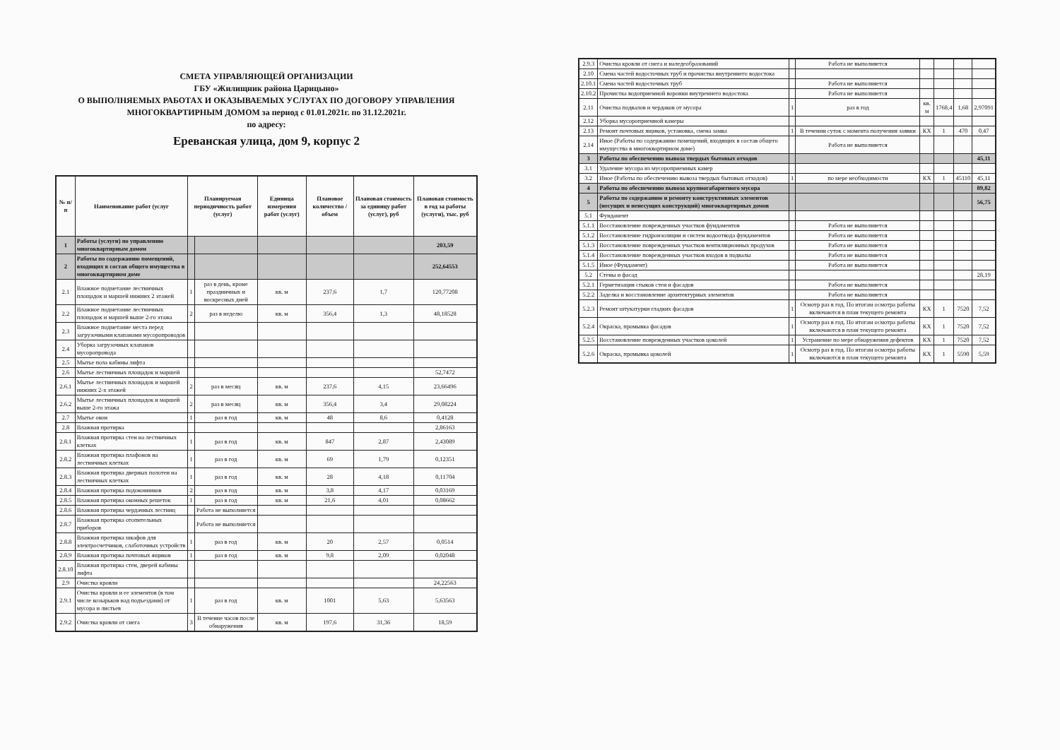СМЕТА УПРАВЛЯЮЩЕЙ ОРГАНИЗАЦИИ
ГБУ «Жилищник района Царицыно»
О ВЫПОЛНЯЕМЫХ РАБОТАХ И ОКАЗЫВАЕМЫХ УСЛУГАХ ПО ДОГОВОРУ УПРАВЛЕНИЯ
МНОГОКВАРТИРНЫМ ДОМОМ за период с 01.01.2021г. по 31.12.2021г.
по адресу:
Ереванская улица, дом 9, корпус 2
| № п/п | Наименование работ (услуг | Планируемая периодичность работ (услуг) | | Единица измерения работ (услуг) | Плановое количество / объем | Плановая стоимость за единицу работ (услуг), руб | Плановая стоимость в год за работы (услуги), тыс. руб |
| --- | --- | --- | --- | --- | --- | --- | --- |
| 1 | Работы (услуги) по управлению многоквартирным домом | | | | | | 203,59 |
| 2 | Работы по содержанию помещений, входящих в состав общего имущества в многоквартирном доме | | | | | | 252,64553 |
| 2.1 | Влажное подметание лестничных площадок и маршей нижних 2 этажей | 1 | раз в день, кроме праздничных и воскресных дней | кв. м | 237,6 | 1,7 | 120,77208 |
| 2.2 | Влажное подметание лестничных площадок и маршей выше 2-го этажа | 2 | раз в неделю | кв. м | 356,4 | 1,3 | 48,18528 |
| 2.3 | Влажное подметание места перед загрузочными клапанами мусоропроводов | | | | | | |
| 2.4 | Уборка загрузочных клапанов мусоропровода | | | | | | |
| 2.5 | Мытье пола кабины лифта | | | | | | |
| 2.6 | Мытье лестничных площадок и маршей | | | | | | 52,7472 |
| 2.6.1 | Мытье лестничных площадок и маршей нижних 2-х этажей | 2 | раз в месяц | кв. м | 237,6 | 4,15 | 23,66496 |
| 2.6.2 | Мытье лестничных площадок и маршей выше 2-го этажа | 2 | раз в месяц | кв. м | 356,4 | 3,4 | 29,08224 |
| 2.7 | Мытье окон | 1 | раз в год | кв. м | 48 | 8,6 | 0,4128 |
| 2.8 | Влажная протирка | | | | | | 2,86163 |
| 2.8.1 | Влажная протирка стен на лестничных клетках | 1 | раз в год | кв. м | 847 | 2,87 | 2,43089 |
| 2.8.2 | Влажная протирка плафонов на лестничных клетках | 1 | раз в год | кв. м | 69 | 1,79 | 0,12351 |
| 2.8.3 | Влажная протирка дверных полотен на лестничных клетках | 1 | раз в год | кв. м | 28 | 4,18 | 0,11704 |
| 2.8.4 | Влажная протирка подоконников | 2 | раз в год | кв. м | 3,8 | 4,17 | 0,03169 |
| 2.8.5 | Влажная протирка оконных решеток | 1 | раз в год | кв. м | 21,6 | 4,01 | 0,08662 |
| 2.8.6 | Влажная протирка чердачных лестниц | | Работа не выполняется | | | | |
| 2.8.7 | Влажная протирка отопительных приборов | | Работа не выполняется | | | | |
| 2.8.8 | Влажная протирка шкафов для электросчетчиков, слаботочных устройств | 1 | раз в год | кв. м | 20 | 2,57 | 0,0514 |
| 2.8.9 | Влажная протирка почтовых ящиков | 1 | раз в год | кв. м | 9,8 | 2,09 | 0,02048 |
| 2.8.10 | Влажная протирка стен, дверей кабины лифта | | | | | | |
| 2.9 | Очистка кровли | | | | | | 24,22563 |
| 2.9.1 | Очистка кровли и ее элементов (в том числе козырьков над подъездами) от мусора и листьев | 1 | раз в год | кв. м | 1001 | 5,63 | 5,63563 |
| 2.9.2 | Очистка кровли от снега | 3 | В течение часов после обнаружения | кв. м | 197,6 | 31,36 | 18,59 |
| 2.9.3 | Очистка кровли от снега и наледеобразований | | Работа не выполняется | | | | |
| 2.10 | Смена частей водосточных труб и прочистка внутреннего водостока | | | | | | |
| 2.10.1 | Смена частей водосточных труб | | Работа не выполняется | | | | |
| 2.10.2 | Прочистка водоприемной воронки внутреннего водостока | | Работа не выполняется | | | | |
| 2.11 | Очистка подвалов и чердаков от мусора | 1 | раз в год | кв. м | 1768,4 | 1,68 | 2,97091 |
| 2.12 | Уборка мусороприемной камеры | | | | | | |
| 2.13 | Ремонт почтовых ящиков, установка, смена замка | 1 | В течении суток с момента получения заявки | КХ | 1 | 470 | 0,47 |
| 2.14 | Иное (Работы по содержанию помещений, входящих в состав общего имущества в многоквартирном доме) | | Работа не выполняется | | | | |
| 3 | Работы по обеспечению вывоза твердых бытовых отходов | | | | | | 45,11 |
| 3.1 | Удаление мусора из мусороприемных камер | | | | | | |
| 3.2 | Иное (Работы по обеспечению вывоза твердых бытовых отходов) | 1 | по мере необходимости | КХ | 1 | 45110 | 45,11 |
| 4 | Работы по обеспечению вывоза крупногабаритного мусора | | | | | | 89,82 |
| 5 | Работы по содержанию и ремонту конструктивных элементов (несущих и ненесущих конструкций) многоквартирных домов | | | | | | 56,75 |
| 5.1 | Фундамент | | | | | | |
| 5.1.1 | Восстановление поврежденных участков фундаментов | | Работа не выполняется | | | | |
| 5.1.2 | Восстановление гидроизоляции и систем водоотвода фундаментов | | Работа не выполняется | | | | |
| 5.1.3 | Восстановление поврежденных участков вентиляционных продухов | | Работа не выполняется | | | | |
| 5.1.4 | Восстановление поврежденных участков входов в подвалы | | Работа не выполняется | | | | |
| 5.1.5 | Иное (Фундамент) | | Работа не выполняется | | | | |
| 5.2 | Стены и фасад | | | | | | 28,19 |
| 5.2.1 | Герметизация стыков стен и фасадов | | Работа не выполняется | | | | |
| 5.2.2 | Заделка и восстановление архитектурных элементов | | Работа не выполняется | | | | |
| 5.2.3 | Ремонт штукатурки гладких фасадов | 1 | Осмотр раз в год. По итогам осмотра работы включаются в план текущего ремонта | КХ | 1 | 7520 | 7,52 |
| 5.2.4 | Окраска, промывка фасадов | 1 | Осмотр раз в год. По итогам осмотра работы включаются в план текущего ремонта | КХ | 1 | 7520 | 7,52 |
| 5.2.5 | Восстановление поврежденных участков цоколей | 1 | Устранение по мере обнаружения дефектов | КХ | 1 | 7520 | 7,52 |
| 5.2.6 | Окраска, промывка цоколей | 1 | Осмотр раз в год. По итогам осмотра работы включаются в план текущего ремонта | КХ | 1 | 5590 | 5,59 |